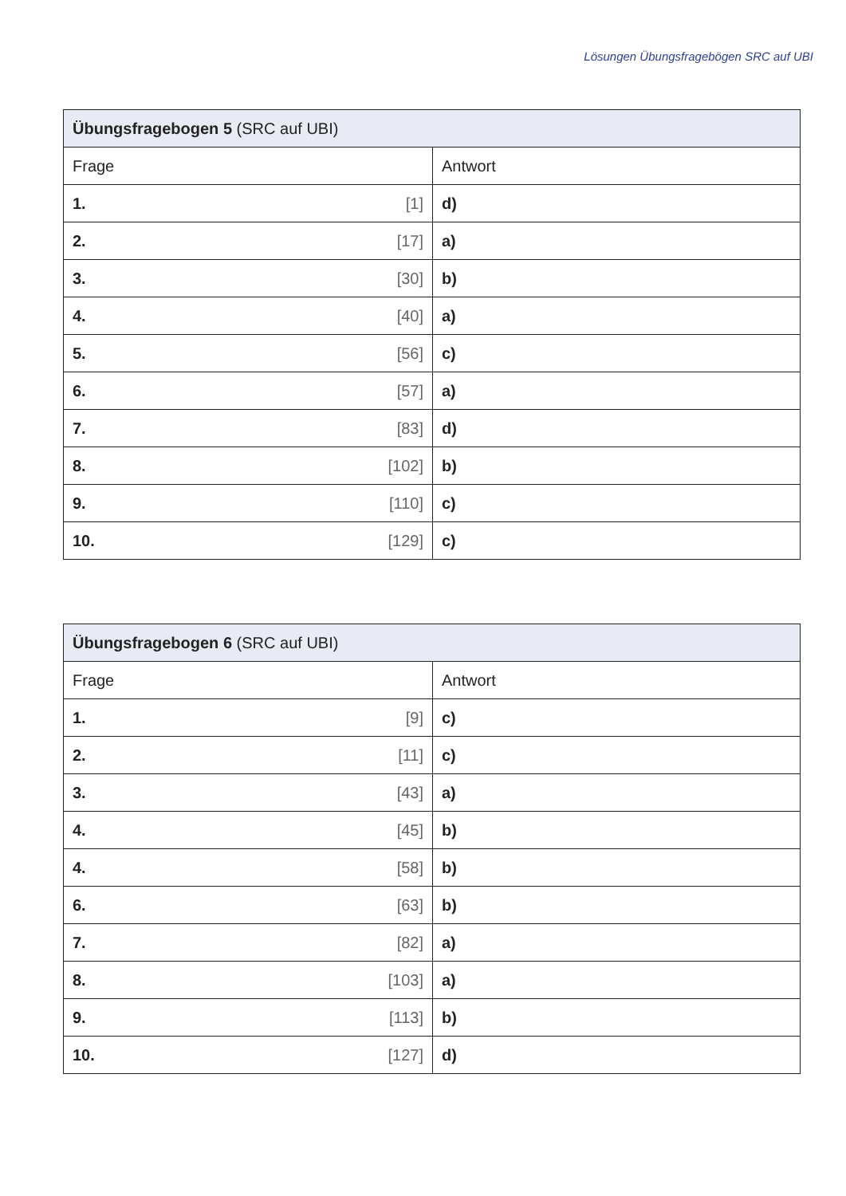Lösungen Übungsfragebögen SRC auf UBI
| Übungsfragebogen 5 (SRC auf UBI) | |
| --- | --- |
| Frage | Antwort |
| 1. [1] | d) |
| 2. [17] | a) |
| 3. [30] | b) |
| 4. [40] | a) |
| 5. [56] | c) |
| 6. [57] | a) |
| 7. [83] | d) |
| 8. [102] | b) |
| 9. [110] | c) |
| 10. [129] | c) |
| Übungsfragebogen 6 (SRC auf UBI) | |
| --- | --- |
| Frage | Antwort |
| 1. [9] | c) |
| 2. [11] | c) |
| 3. [43] | a) |
| 4. [45] | b) |
| 4. [58] | b) |
| 6. [63] | b) |
| 7. [82] | a) |
| 8. [103] | a) |
| 9. [113] | b) |
| 10. [127] | d) |